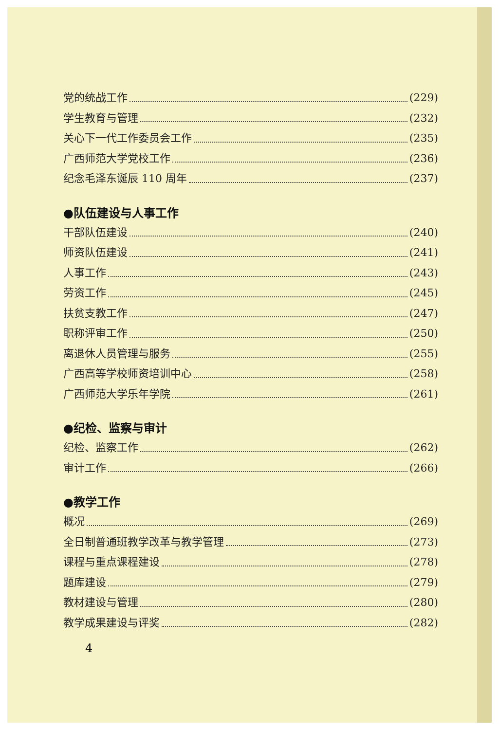党的统战工作 (229)
学生教育与管理 (232)
关心下一代工作委员会工作 (235)
广西师范大学党校工作 (236)
纪念毛泽东诞辰 110 周年 (237)
●队伍建设与人事工作
干部队伍建设 (240)
师资队伍建设 (241)
人事工作 (243)
劳资工作 (245)
扶贫支教工作 (247)
职称评审工作 (250)
离退休人员管理与服务 (255)
广西高等学校师资培训中心 (258)
广西师范大学乐年学院 (261)
●纪检、监察与审计
纪检、监察工作 (262)
审计工作 (266)
●教学工作
概况 (269)
全日制普通班教学改革与教学管理 (273)
课程与重点课程建设 (278)
题库建设 (279)
教材建设与管理 (280)
教学成果建设与评奖 (282)
4